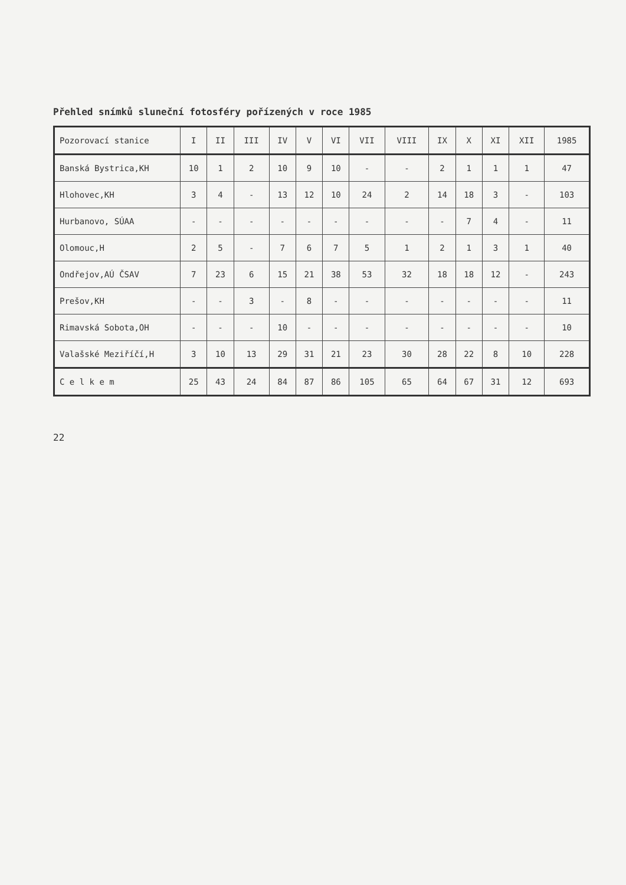Přehled snímků sluneční fotosféry pořízených v roce 1985
| Pozorovací stanice | I | II | III | IV | V | VI | VII | VIII | IX | X | XI | XII | 1985 |
| --- | --- | --- | --- | --- | --- | --- | --- | --- | --- | --- | --- | --- | --- |
| Banská Bystrica,KH | 10 | 1 | 2 | 10 | 9 | 10 | - | - | 2 | 1 | 1 | 1 | 47 |
| Hlohovec,KH | 3 | 4 | - | 13 | 12 | 10 | 24 | 2 | 14 | 18 | 3 | - | 103 |
| Hurbanovo, SÚAA | - | - | - | - | - | - | - | - | - | 7 | 4 | - | 11 |
| Olomouc,H | 2 | 5 | - | 7 | 6 | 7 | 5 | 1 | 2 | 1 | 3 | 1 | 40 |
| Ondřejov,AÚ ČSAV | 7 | 23 | 6 | 15 | 21 | 38 | 53 | 32 | 18 | 18 | 12 | - | 243 |
| Prešov,KH | - | - | 3 | - | 8 | - | - | - | - | - | - | - | 11 |
| Rimavská Sobota,OH | - | - | - | 10 | - | - | - | - | - | - | - | - | 10 |
| Valašské Meziříčí,H | 3 | 10 | 13 | 29 | 31 | 21 | 23 | 30 | 28 | 22 | 8 | 10 | 228 |
| C e l k e m | 25 | 43 | 24 | 84 | 87 | 86 | 105 | 65 | 64 | 67 | 31 | 12 | 693 |
22